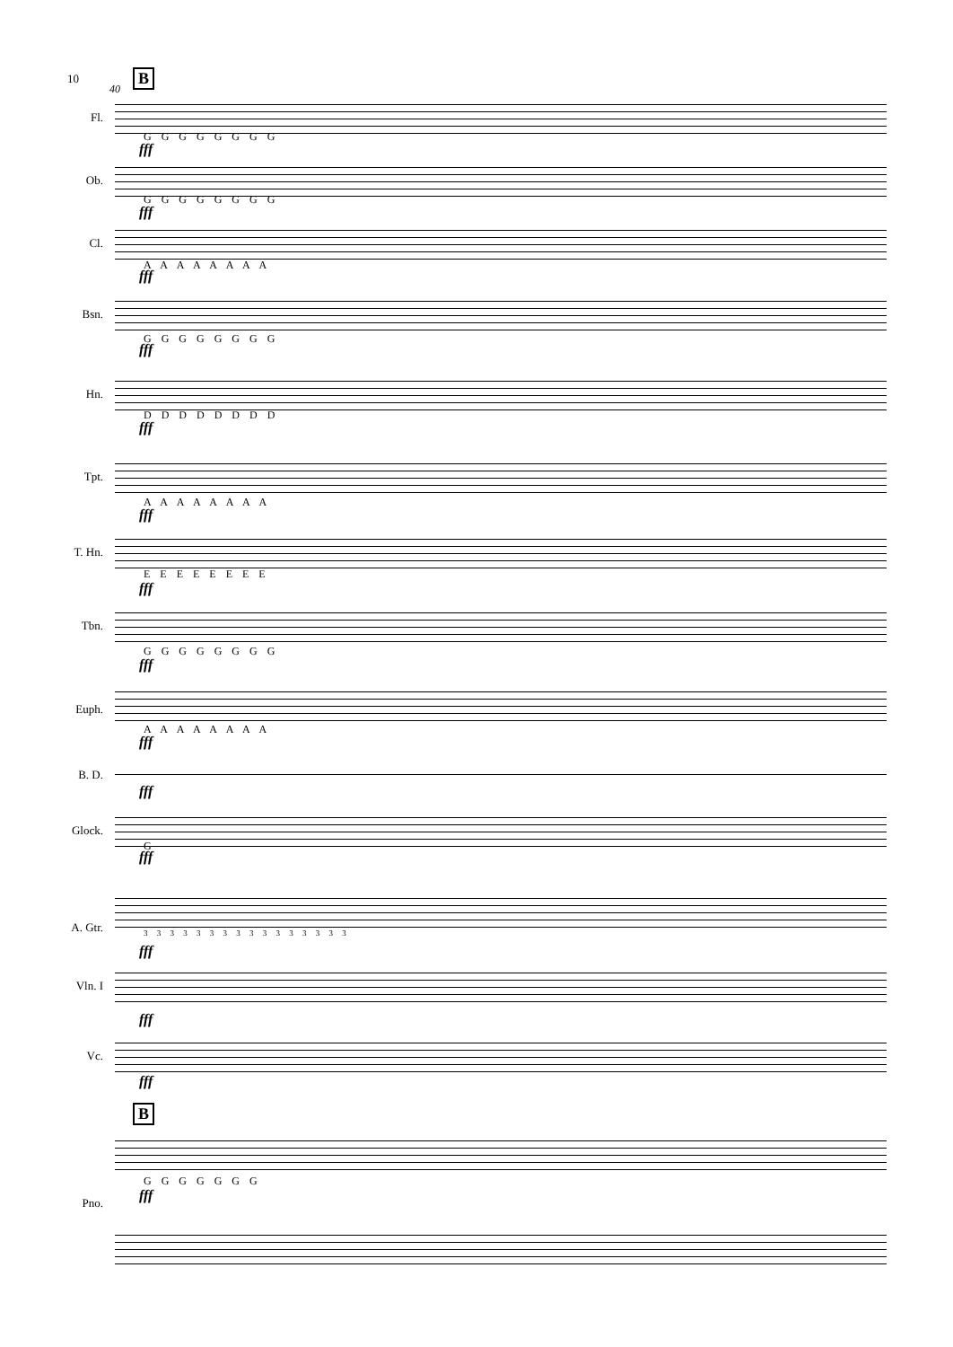10 B
40
Fl.
G G G G G G G G
fff
Ob.
G G G G G G G G
fff
Cl.
A A A A A A A A
fff
Bsn.
G G G G G G G G
fff
Hn.
D D D D D D D D
fff
Tpt.
A A A A A A A A
fff
T. Hn.
E E E E E E E E
fff
Tbn.
G G G G G G G G
fff
Euph.
A A A A A A A A
fff
B. D.
fff
Glock.
G
fff
A. Gtr.
3 3 3 3 3 3 3 3 3 3 3 3 3 3 3 3
fff
Vln. I
fff
Vc.
fff
B
Pno.
G G G G G G G
fff